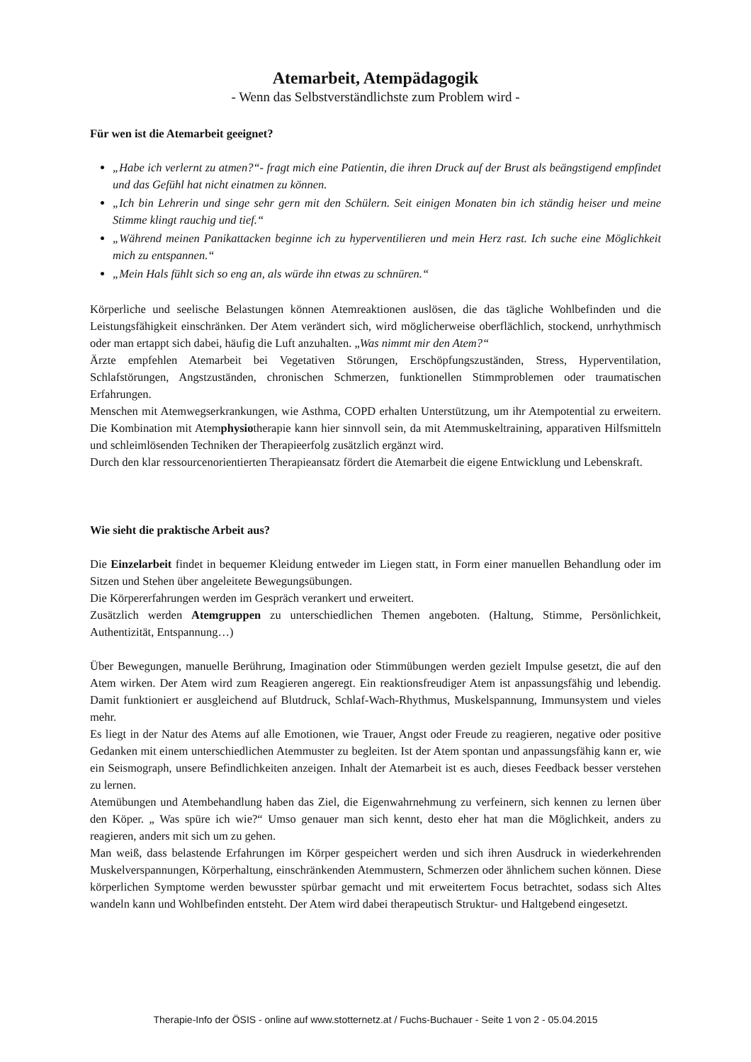Atemarbeit, Atempädagogik
- Wenn das Selbstverständlichste zum Problem wird -
Für wen ist die Atemarbeit geeignet?
„Habe ich verlernt zu atmen?“- fragt mich eine Patientin, die ihren Druck auf der Brust als beängstigend empfindet und das Gefühl hat nicht einatmen zu können.
„Ich bin Lehrerin und singe sehr gern mit den Schülern. Seit einigen Monaten bin ich ständig heiser und meine Stimme klingt rauchig und tief.“
„Während meinen Panikattacken beginne ich zu hyperventilieren und mein Herz rast. Ich suche eine Möglichkeit mich zu entspannen.“
„Mein Hals fühlt sich so eng an, als würde ihn etwas zu schnüren.“
Körperliche und seelische Belastungen können Atemreaktionen auslösen, die das tägliche Wohlbefinden und die Leistungsfähigkeit einschränken. Der Atem verändert sich, wird möglicherweise oberflächlich, stockend, unrhythmisch oder man ertappt sich dabei, häufig die Luft anzuhalten. „Was nimmt mir den Atem?“
Ärzte empfehlen Atemarbeit bei Vegetativen Störungen, Erschöpfungszuständen, Stress, Hyperventilation, Schlafstörungen, Angstzuständen, chronischen Schmerzen, funktionellen Stimmproblemen oder traumatischen Erfahrungen.
Menschen mit Atemwegserkrankungen, wie Asthma, COPD erhalten Unterstützung, um ihr Atempotential zu erweitern. Die Kombination mit Atemphysiotherapie kann hier sinnvoll sein, da mit Atemmuskeltraining, apparativen Hilfsmitteln und schleimlösenden Techniken der Therapieerfolg zusätzlich ergänzt wird.
Durch den klar ressourcenorientierten Therapieansatz fördert die Atemarbeit die eigene Entwicklung und Lebenskraft.
Wie sieht die praktische Arbeit aus?
Die Einzelarbeit findet in bequemer Kleidung entweder im Liegen statt, in Form einer manuellen Behandlung oder im Sitzen und Stehen über angeleitete Bewegungsübungen.
Die Körpererfahrungen werden im Gespräch verankert und erweitert.
Zusätzlich werden Atemgruppen zu unterschiedlichen Themen angeboten. (Haltung, Stimme, Persönlichkeit, Authentizität, Entspannung…)
Über Bewegungen, manuelle Berührung, Imagination oder Stimmübungen werden gezielt Impulse gesetzt, die auf den Atem wirken. Der Atem wird zum Reagieren angeregt. Ein reaktionsfreudiger Atem ist anpassungsfähig und lebendig. Damit funktioniert er ausgleichend auf Blutdruck, Schlaf-Wach-Rhythmus, Muskelspannung, Immunsystem und vieles mehr.
Es liegt in der Natur des Atems auf alle Emotionen, wie Trauer, Angst oder Freude zu reagieren, negative oder positive Gedanken mit einem unterschiedlichen Atemmuster zu begleiten. Ist der Atem spontan und anpassungsfähig kann er, wie ein Seismograph, unsere Befindlichkeiten anzeigen. Inhalt der Atemarbeit ist es auch, dieses Feedback besser verstehen zu lernen.
Atemübungen und Atembehandlung haben das Ziel, die Eigenwahrnehmung zu verfeinern, sich kennen zu lernen über den Köper. „ Was spüre ich wie?“ Umso genauer man sich kennt, desto eher hat man die Möglichkeit, anders zu reagieren, anders mit sich um zu gehen.
Man weiß, dass belastende Erfahrungen im Körper gespeichert werden und sich ihren Ausdruck in wiederkehrenden Muskelverspannungen, Körperhaltung, einschränkenden Atemmustern, Schmerzen oder ähnlichem suchen können. Diese körperlichen Symptome werden bewusster spürbar gemacht und mit erweitertem Focus betrachtet, sodass sich Altes wandeln kann und Wohlbefinden entsteht. Der Atem wird dabei therapeutisch Struktur- und Haltgebend eingesetzt.
Therapie-Info der ÖSIS - online auf www.stotternetz.at / Fuchs-Buchauer - Seite 1 von 2 - 05.04.2015